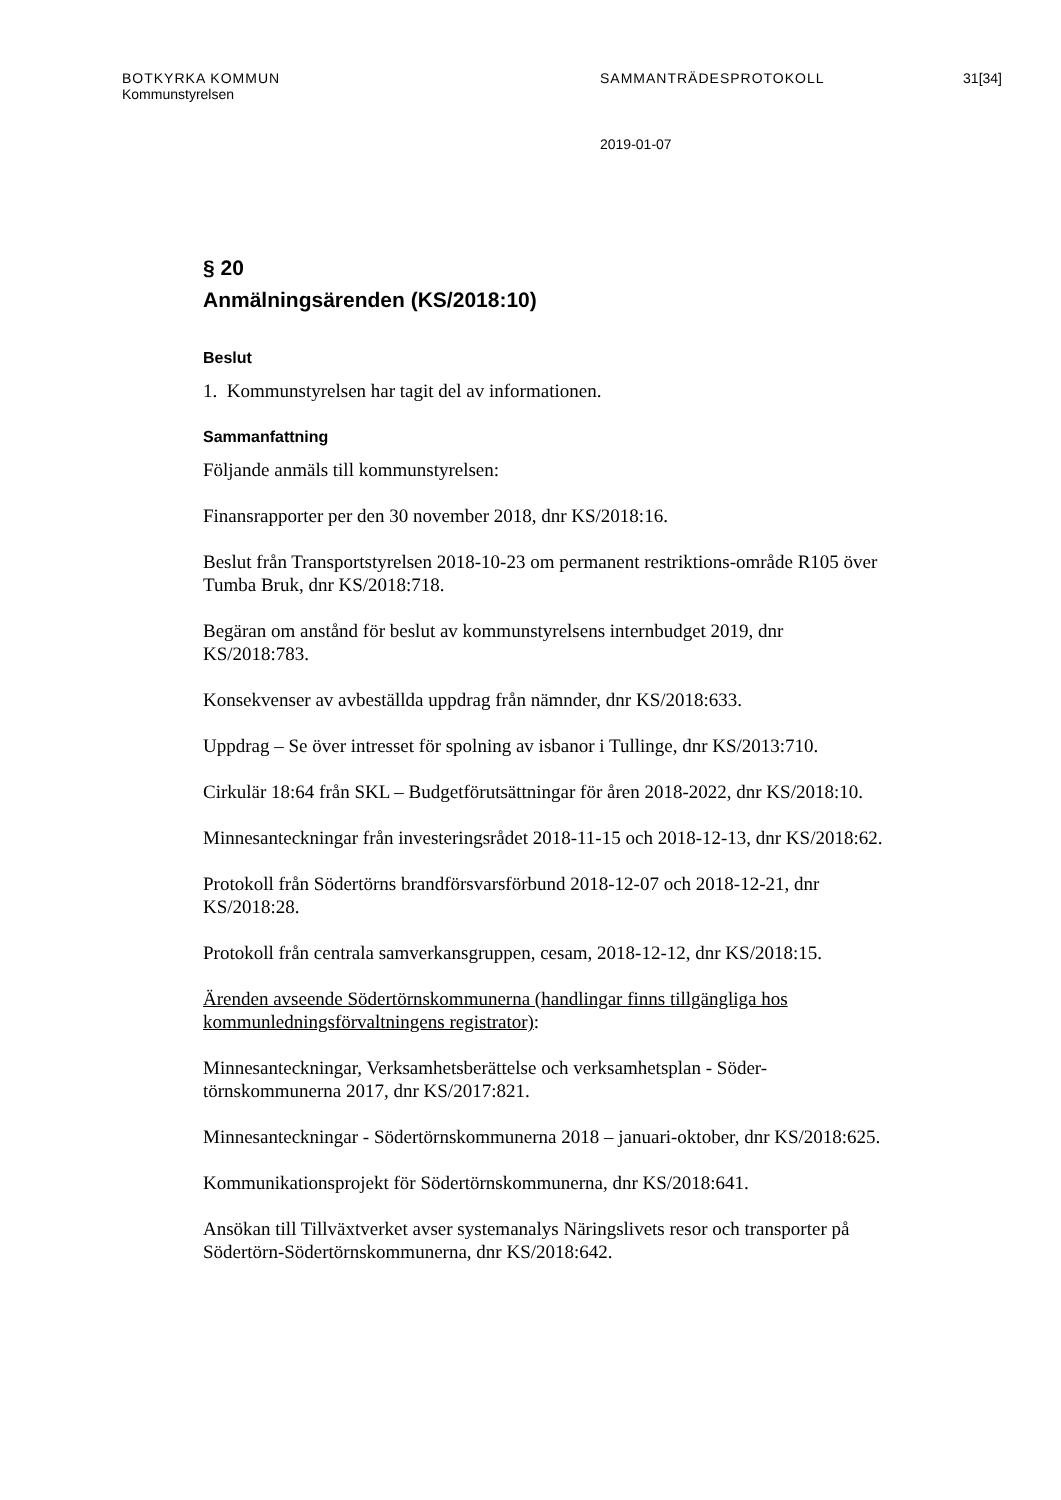BOTKYRKA KOMMUN SAMMANTRÄDESPROTOKOLL 31[34]
Kommunstyrelsen
2019-01-07
§ 20
Anmälningsärenden (KS/2018:10)
Beslut
1. Kommunstyrelsen har tagit del av informationen.
Sammanfattning
Följande anmäls till kommunstyrelsen:
Finansrapporter per den 30 november 2018, dnr KS/2018:16.
Beslut från Transportstyrelsen 2018-10-23 om permanent restriktions-område R105 över Tumba Bruk, dnr KS/2018:718.
Begäran om anstånd för beslut av kommunstyrelsens internbudget 2019, dnr KS/2018:783.
Konsekvenser av avbeställda uppdrag från nämnder, dnr KS/2018:633.
Uppdrag – Se över intresset för spolning av isbanor i Tullinge, dnr KS/2013:710.
Cirkulär 18:64 från SKL – Budgetförutsättningar för åren 2018-2022, dnr KS/2018:10.
Minnesanteckningar från investeringsrådet 2018-11-15 och 2018-12-13, dnr KS/2018:62.
Protokoll från Södertörns brandförsvarsförbund 2018-12-07 och 2018-12-21, dnr KS/2018:28.
Protokoll från centrala samverkansgruppen, cesam, 2018-12-12, dnr KS/2018:15.
Ärenden avseende Södertörnskommunerna (handlingar finns tillgängliga hos kommunledningsförvaltningens registrator):
Minnesanteckningar, Verksamhetsberättelse och verksamhetsplan - Söder-törnskommunerna 2017, dnr KS/2017:821.
Minnesanteckningar - Södertörnskommunerna 2018 – januari-oktober, dnr KS/2018:625.
Kommunikationsprojekt för Södertörnskommunerna, dnr KS/2018:641.
Ansökan till Tillväxtverket avser systemanalys Näringslivets resor och transporter på Södertörn-Södertörnskommunerna, dnr KS/2018:642.